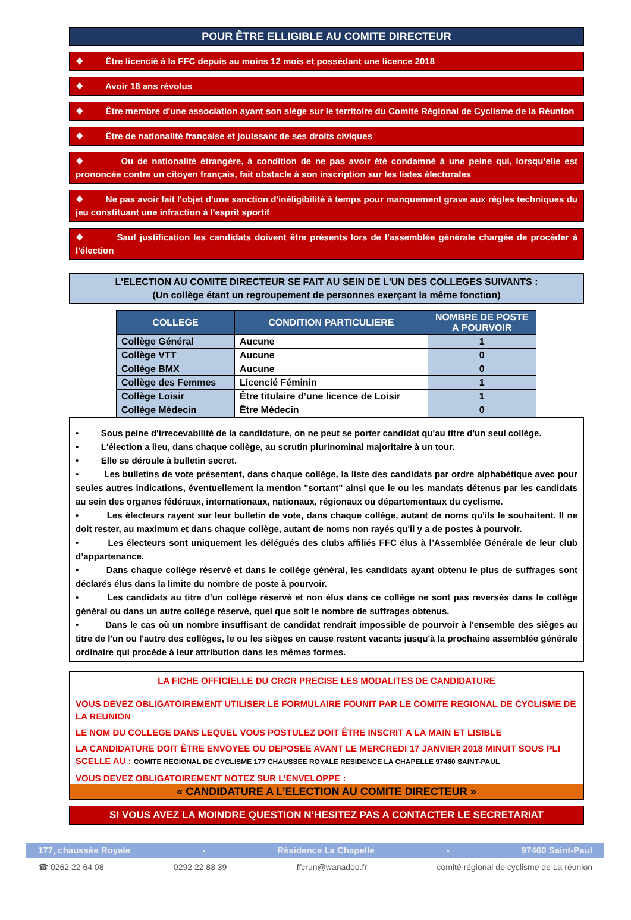POUR ÊTRE ELLIGIBLE AU COMITE DIRECTEUR
❖ Être licencié à la FFC depuis au moins 12 mois et possédant une licence 2018
❖ Avoir 18 ans révolus
❖ Être membre d'une association ayant son siège sur le territoire du Comité Régional de Cyclisme de la Réunion
❖ Être de nationalité française et jouissant de ses droits civiques
❖ Ou de nationalité étrangère, à condition de ne pas avoir été condamné à une peine qui, lorsqu’elle est prononcée contre un citoyen français, fait obstacle à son inscription sur les listes électorales
❖ Ne pas avoir fait l'objet d'une sanction d'inéligibilité à temps pour manquement grave aux règles techniques du jeu constituant une infraction à l'esprit sportif
❖ Sauf justification les candidats doivent être présents lors de l'assemblée générale chargée de procéder à l'élection
L'ELECTION AU COMITE DIRECTEUR SE FAIT AU SEIN DE L'UN DES COLLEGES SUIVANTS :
(Un collège étant un regroupement de personnes exerçant la même fonction)
| COLLEGE | CONDITION PARTICULIERE | NOMBRE DE POSTE A POURVOIR |
| --- | --- | --- |
| Collège Général | Aucune | 1 |
| Collège VTT | Aucune | 0 |
| Collège BMX | Aucune | 0 |
| Collège des Femmes | Licencié Féminin | 1 |
| Collège Loisir | Être titulaire d’une licence de Loisir | 1 |
| Collège Médecin | Être Médecin | 0 |
• Sous peine d'irrecevabilité de la candidature, on ne peut se porter candidat qu'au titre d'un seul collège.
• L'élection a lieu, dans chaque collège, au scrutin plurinominal majoritaire à un tour.
• Elle se déroule à bulletin secret.
• Les bulletins de vote présentent, dans chaque collège, la liste des candidats par ordre alphabétique avec pour seules autres indications, éventuellement la mention "sortant" ainsi que le ou les mandats détenus par les candidats au sein des organes fédéraux, internationaux, nationaux, régionaux ou départementaux du cyclisme.
• Les électeurs rayent sur leur bulletin de vote, dans chaque collège, autant de noms qu'ils le souhaitent. Il ne doit rester, au maximum et dans chaque collège, autant de noms non rayés qu'il y a de postes à pourvoir.
• Les électeurs sont uniquement les délégués des clubs affiliés FFC élus à l’Assemblée Générale de leur club d’appartenance.
• Dans chaque collège réservé et dans le collège général, les candidats ayant obtenu le plus de suffrages sont déclarés élus dans la limite du nombre de poste à pourvoir.
• Les candidats au titre d'un collège réservé et non élus dans ce collège ne sont pas reversés dans le collège général ou dans un autre collège réservé, quel que soit le nombre de suffrages obtenus.
• Dans le cas où un nombre insuffisant de candidat rendrait impossible de pourvoir à l'ensemble des sièges au titre de l'un ou l'autre des collèges, le ou les sièges en cause restent vacants jusqu'à la prochaine assemblée générale ordinaire qui procède à leur attribution dans les mêmes formes.
LA FICHE OFFICIELLE DU CRCR PRECISE LES MODALITES DE CANDIDATURE
VOUS DEVEZ OBLIGATOIREMENT UTILISER LE FORMULAIRE FOUNIT PAR LE COMITE REGIONAL DE CYCLISME DE LA REUNION
LE NOM DU COLLEGE DANS LEQUEL VOUS POSTULEZ DOIT ÊTRE INSCRIT A LA MAIN ET LISIBLE
LA CANDIDATURE DOIT ÊTRE ENVOYEE OU DEPOSEE AVANT LE MERCREDI 17 JANVIER 2018 MINUIT SOUS PLI SCELLE AU : COMITE REGIONAL DE CYCLISME 177 CHAUSSEE ROYALE RESIDENCE LA CHAPELLE 97460 SAINT-PAUL
VOUS DEVEZ OBLIGATOIREMENT NOTEZ SUR L’ENVELOPPE :
« CANDIDATURE A L’ELECTION AU COMITE DIRECTEUR »
SI VOUS AVEZ LA MOINDRE QUESTION N’HESITEZ PAS A CONTACTER LE SECRETARIAT
177, chaussée Royale - Résidence La Chapelle - 97460 Saint-Paul
☎ 0262 22 64 08 0292 22 88 39 ffcrun@wanadoo.fr comité régional de cyclisme de La réunion